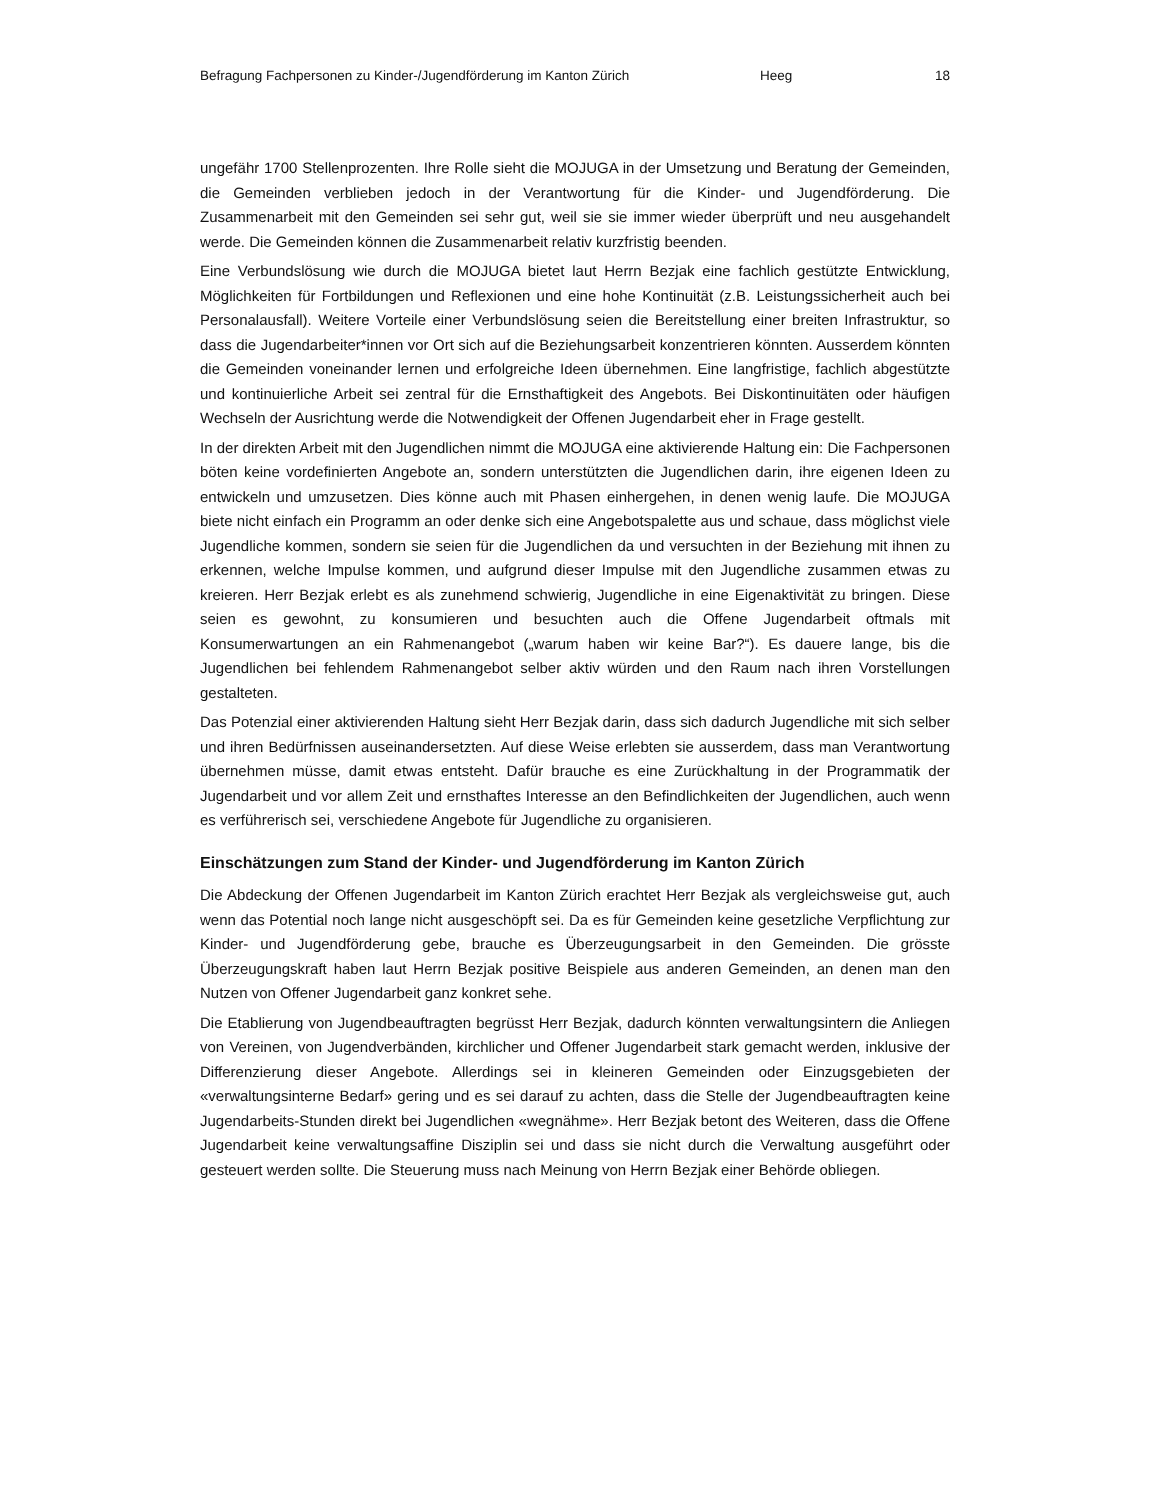Befragung Fachpersonen zu Kinder-/Jugendförderung im Kanton Zürich Heeg 18
ungefähr 1700 Stellenprozenten. Ihre Rolle sieht die MOJUGA in der Umsetzung und Beratung der Gemeinden, die Gemeinden verblieben jedoch in der Verantwortung für die Kinder- und Jugendförderung. Die Zusammenarbeit mit den Gemeinden sei sehr gut, weil sie sie immer wieder überprüft und neu ausgehandelt werde. Die Gemeinden können die Zusammenarbeit relativ kurzfristig beenden.
Eine Verbundslösung wie durch die MOJUGA bietet laut Herrn Bezjak eine fachlich gestützte Entwicklung, Möglichkeiten für Fortbildungen und Reflexionen und eine hohe Kontinuität (z.B. Leistungssicherheit auch bei Personalausfall). Weitere Vorteile einer Verbundslösung seien die Bereitstellung einer breiten Infrastruktur, so dass die Jugendarbeiter*innen vor Ort sich auf die Beziehungsarbeit konzentrieren könnten. Ausserdem könnten die Gemeinden voneinander lernen und erfolgreiche Ideen übernehmen. Eine langfristige, fachlich abgestützte und kontinuierliche Arbeit sei zentral für die Ernsthaftigkeit des Angebots. Bei Diskontinuitäten oder häufigen Wechseln der Ausrichtung werde die Notwendigkeit der Offenen Jugendarbeit eher in Frage gestellt.
In der direkten Arbeit mit den Jugendlichen nimmt die MOJUGA eine aktivierende Haltung ein: Die Fachpersonen böten keine vordefinierten Angebote an, sondern unterstützten die Jugendlichen darin, ihre eigenen Ideen zu entwickeln und umzusetzen. Dies könne auch mit Phasen einhergehen, in denen wenig laufe. Die MOJUGA biete nicht einfach ein Programm an oder denke sich eine Angebotspalette aus und schaue, dass möglichst viele Jugendliche kommen, sondern sie seien für die Jugendlichen da und versuchten in der Beziehung mit ihnen zu erkennen, welche Impulse kommen, und aufgrund dieser Impulse mit den Jugendliche zusammen etwas zu kreieren. Herr Bezjak erlebt es als zunehmend schwierig, Jugendliche in eine Eigenaktivität zu bringen. Diese seien es gewohnt, zu konsumieren und besuchten auch die Offene Jugendarbeit oftmals mit Konsumerwartungen an ein Rahmenangebot („warum haben wir keine Bar?“). Es dauere lange, bis die Jugendlichen bei fehlendem Rahmenangebot selber aktiv würden und den Raum nach ihren Vorstellungen gestalteten.
Das Potenzial einer aktivierenden Haltung sieht Herr Bezjak darin, dass sich dadurch Jugendliche mit sich selber und ihren Bedürfnissen auseinandersetzten. Auf diese Weise erlebten sie ausserdem, dass man Verantwortung übernehmen müsse, damit etwas entsteht. Dafür brauche es eine Zurückhaltung in der Programmatik der Jugendarbeit und vor allem Zeit und ernsthaftes Interesse an den Befindlichkeiten der Jugendlichen, auch wenn es verführerisch sei, verschiedene Angebote für Jugendliche zu organisieren.
Einschätzungen zum Stand der Kinder- und Jugendförderung im Kanton Zürich
Die Abdeckung der Offenen Jugendarbeit im Kanton Zürich erachtet Herr Bezjak als vergleichsweise gut, auch wenn das Potential noch lange nicht ausgeschöpft sei. Da es für Gemeinden keine gesetzliche Verpflichtung zur Kinder- und Jugendförderung gebe, brauche es Überzeugungsarbeit in den Gemeinden. Die grösste Überzeugungskraft haben laut Herrn Bezjak positive Beispiele aus anderen Gemeinden, an denen man den Nutzen von Offener Jugendarbeit ganz konkret sehe.
Die Etablierung von Jugendbeauftragten begrüsst Herr Bezjak, dadurch könnten verwaltungsintern die Anliegen von Vereinen, von Jugendverbänden, kirchlicher und Offener Jugendarbeit stark gemacht werden, inklusive der Differenzierung dieser Angebote. Allerdings sei in kleineren Gemeinden oder Einzugsgebieten der «verwaltungsinterne Bedarf» gering und es sei darauf zu achten, dass die Stelle der Jugendbeauftragten keine Jugendarbeits-Stunden direkt bei Jugendlichen «wegnähme». Herr Bezjak betont des Weiteren, dass die Offene Jugendarbeit keine verwaltungsaffine Disziplin sei und dass sie nicht durch die Verwaltung ausgeführt oder gesteuert werden sollte. Die Steuerung muss nach Meinung von Herrn Bezjak einer Behörde obliegen.